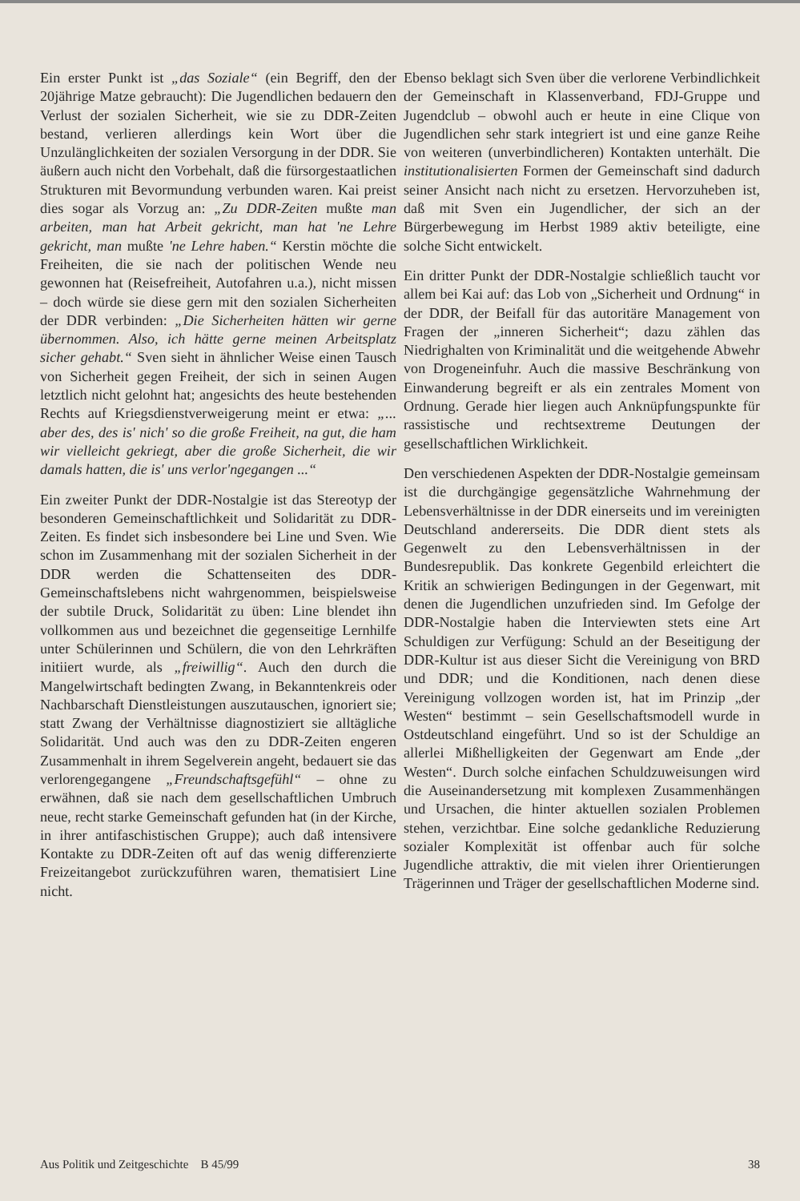Ein erster Punkt ist „das Soziale“ (ein Begriff, den der 20jährige Matze gebraucht): Die Jugendlichen bedauern den Verlust der sozialen Sicherheit, wie sie zu DDR-Zeiten bestand, verlieren allerdings kein Wort über die Unzulänglichkeiten der sozialen Versorgung in der DDR. Sie äußern auch nicht den Vorbehalt, daß die fürsorgestaatlichen Strukturen mit Bevormundung verbunden waren. Kai preist dies sogar als Vorzug an: „Zu DDR-Zeiten mußte man arbeiten, man hat Arbeit gekricht, man hat 'ne Lehre gekricht, man mußte 'ne Lehre haben.“ Kerstin möchte die Freiheiten, die sie nach der politischen Wende neu gewonnen hat (Reisefreiheit, Autofahren u.a.), nicht missen – doch würde sie diese gern mit den sozialen Sicherheiten der DDR verbinden: „Die Sicherheiten hätten wir gerne übernommen. Also, ich hätte gerne meinen Arbeitsplatz sicher gehabt.“ Sven sieht in ähnlicher Weise einen Tausch von Sicherheit gegen Freiheit, der sich in seinen Augen letztlich nicht gelohnt hat; angesichts des heute bestehenden Rechts auf Kriegsdienstverweigerung meint er etwa: „... aber des, des is' nich' so die große Freiheit, na gut, die ham wir vielleicht gekriegt, aber die große Sicherheit, die wir damals hatten, die is' uns verlor'ngegangen ...“
Ein zweiter Punkt der DDR-Nostalgie ist das Stereotyp der besonderen Gemeinschaftlichkeit und Solidarität zu DDR-Zeiten. Es findet sich insbesondere bei Line und Sven. Wie schon im Zusammenhang mit der sozialen Sicherheit in der DDR werden die Schattenseiten des DDR-Gemeinschaftslebens nicht wahrgenommen, beispielsweise der subtile Druck, Solidarität zu üben: Line blendet ihn vollkommen aus und bezeichnet die gegenseitige Lernhilfe unter Schülerinnen und Schülern, die von den Lehrkräften initiiert wurde, als „freiwillig“. Auch den durch die Mangelwirtschaft bedingten Zwang, in Bekanntenkreis oder Nachbarschaft Dienstleistungen auszutauschen, ignoriert sie; statt Zwang der Verhältnisse diagnostiziert sie alltägliche Solidarität. Und auch was den zu DDR-Zeiten engeren Zusammenhalt in ihrem Segelverein angeht, bedauert sie das verlorengegangene „Freundschaftsgefühl“ – ohne zu erwähnen, daß sie nach dem gesellschaftlichen Umbruch neue, recht starke Gemeinschaft gefunden hat (in der Kirche, in ihrer antifaschistischen Gruppe); auch daß intensivere Kontakte zu DDR-Zeiten oft auf das wenig differenzierte Freizeitangebot zurückzuführen waren, thematisiert Line nicht.
Ebenso beklagt sich Sven über die verlorene Verbindlichkeit der Gemeinschaft in Klassenverband, FDJ-Gruppe und Jugendclub – obwohl auch er heute in eine Clique von Jugendlichen sehr stark integriert ist und eine ganze Reihe von weiteren (unverbindlicheren) Kontakten unterhält. Die institutionalisierten Formen der Gemeinschaft sind dadurch seiner Ansicht nach nicht zu ersetzen. Hervorzuheben ist, daß mit Sven ein Jugendlicher, der sich an der Bürgerbewegung im Herbst 1989 aktiv beteiligte, eine solche Sicht entwickelt.
Ein dritter Punkt der DDR-Nostalgie schließlich taucht vor allem bei Kai auf: das Lob von „Sicherheit und Ordnung“ in der DDR, der Beifall für das autoritäre Management von Fragen der „inneren Sicherheit“; dazu zählen das Niedrighalten von Kriminalität und die weitgehende Abwehr von Drogeneinfuhr. Auch die massive Beschränkung von Einwanderung begreift er als ein zentrales Moment von Ordnung. Gerade hier liegen auch Anknüpfungspunkte für rassistische und rechtsextreme Deutungen der gesellschaftlichen Wirklichkeit.
Den verschiedenen Aspekten der DDR-Nostalgie gemeinsam ist die durchgängige gegensätzliche Wahrnehmung der Lebensverhältnisse in der DDR einerseits und im vereinigten Deutschland andererseits. Die DDR dient stets als Gegenwelt zu den Lebensverhältnissen in der Bundesrepublik. Das konkrete Gegenbild erleichtert die Kritik an schwierigen Bedingungen in der Gegenwart, mit denen die Jugendlichen unzufrieden sind. Im Gefolge der DDR-Nostalgie haben die Interviewten stets eine Art Schuldigen zur Verfügung: Schuld an der Beseitigung der DDR-Kultur ist aus dieser Sicht die Vereinigung von BRD und DDR; und die Konditionen, nach denen diese Vereinigung vollzogen worden ist, hat im Prinzip „der Westen“ bestimmt – sein Gesellschaftsmodell wurde in Ostdeutschland eingeführt. Und so ist der Schuldige an allerlei Mißhelligkeiten der Gegenwart am Ende „der Westen“. Durch solche einfachen Schuldzuweisungen wird die Auseinandersetzung mit komplexen Zusammenhängen und Ursachen, die hinter aktuellen sozialen Problemen stehen, verzichtbar. Eine solche gedankliche Reduzierung sozialer Komplexität ist offenbar auch für solche Jugendliche attraktiv, die mit vielen ihrer Orientierungen Trägerinnen und Träger der gesellschaftlichen Moderne sind.
Aus Politik und Zeitgeschichte B 45/99 38